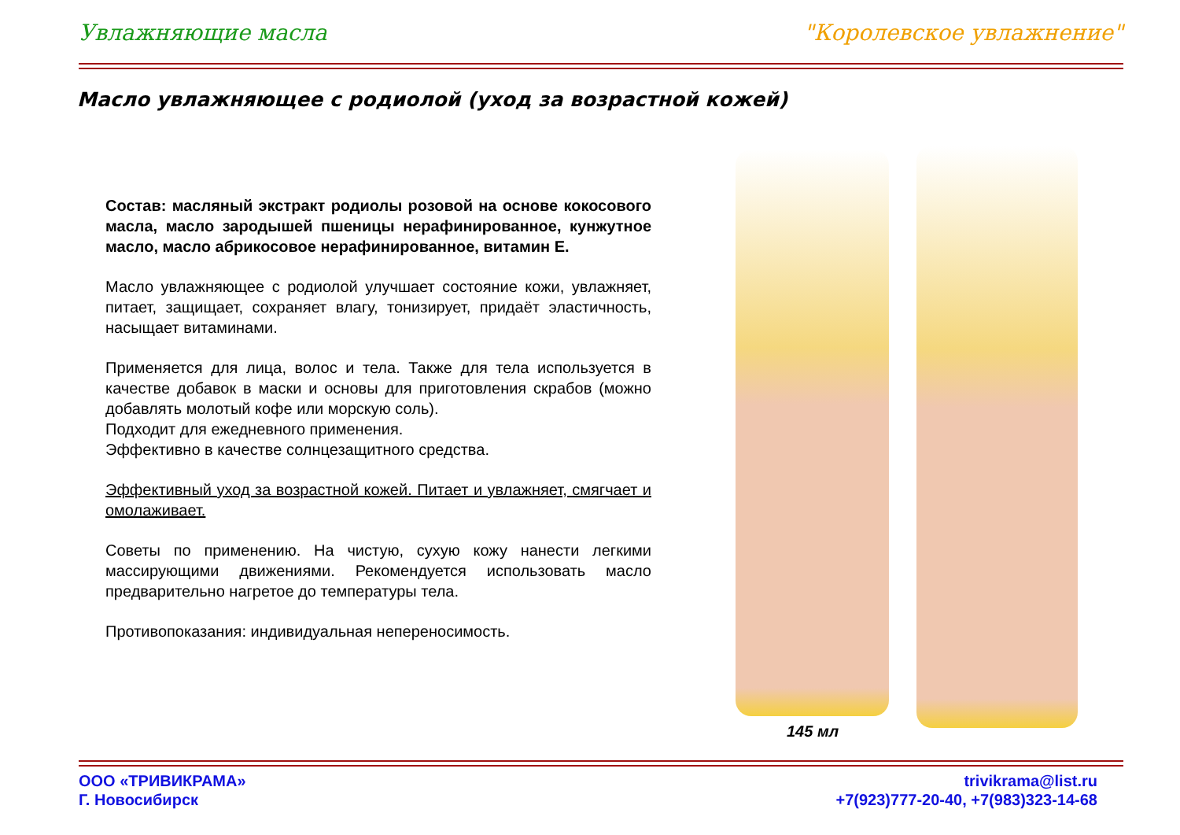Увлажняющие масла "Королевское увлажнение"
Масло увлажняющее с родиолой (уход за возрастной кожей)
Состав: масляный экстракт родиолы розовой на основе кокосового масла, масло зародышей пшеницы нерафинированное, кунжутное масло, масло абрикосовое нерафинированное, витамин Е.
Масло увлажняющее с родиолой улучшает состояние кожи, увлажняет, питает, защищает, сохраняет влагу, тонизирует, придаёт эластичность, насыщает витаминами.
Применяется для лица, волос и тела. Также для тела используется в качестве добавок в маски и основы для приготовления скрабов (можно добавлять молотый кофе или морскую соль).
Подходит для ежедневного применения.
Эффективно в качестве солнцезащитного средства.
Эффективный уход за возрастной кожей. Питает и увлажняет, смягчает и омолаживает.
Советы по применению. На чистую, сухую кожу нанести легкими массирующими движениями. Рекомендуется использовать масло предварительно нагретое до температуры тела.
Противопоказания: индивидуальная непереносимость.
145 мл
ООО «ТРИВИКРАМА»
Г. Новосибирск
trivikrama@list.ru
+7(923)777-20-40, +7(983)323-14-68